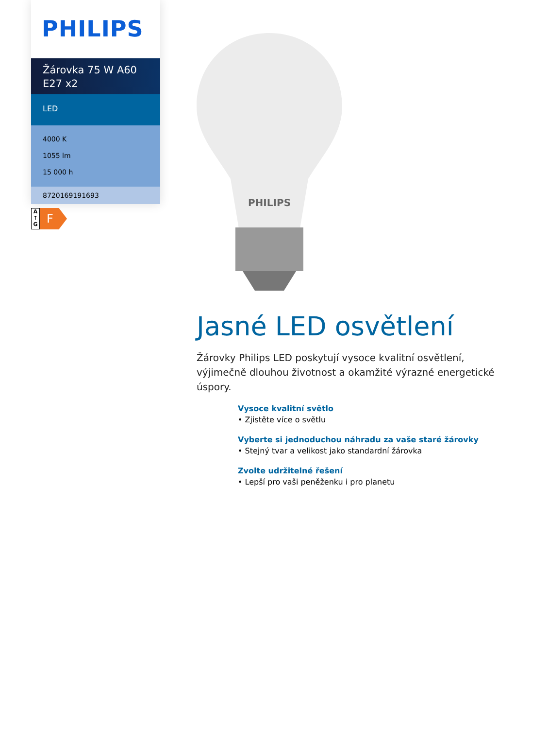PHILIPS
Žárovka 75 W A60 E27 x2
LED
4000 K
1055 lm
15 000 h
8720169191693
A
↑
G
F
PHILIPS
Jasné LED osvětlení
Žárovky Philips LED poskytují vysoce kvalitní osvětlení, výjimečně dlouhou životnost a okamžité výrazné energetické úspory.
Vysoce kvalitní světlo
• Zjistěte více o světlu
Vyberte si jednoduchou náhradu za vaše staré žárovky
• Stejný tvar a velikost jako standardní žárovka
Zvolte udržitelné řešení
• Lepší pro vaši peněženku i pro planetu